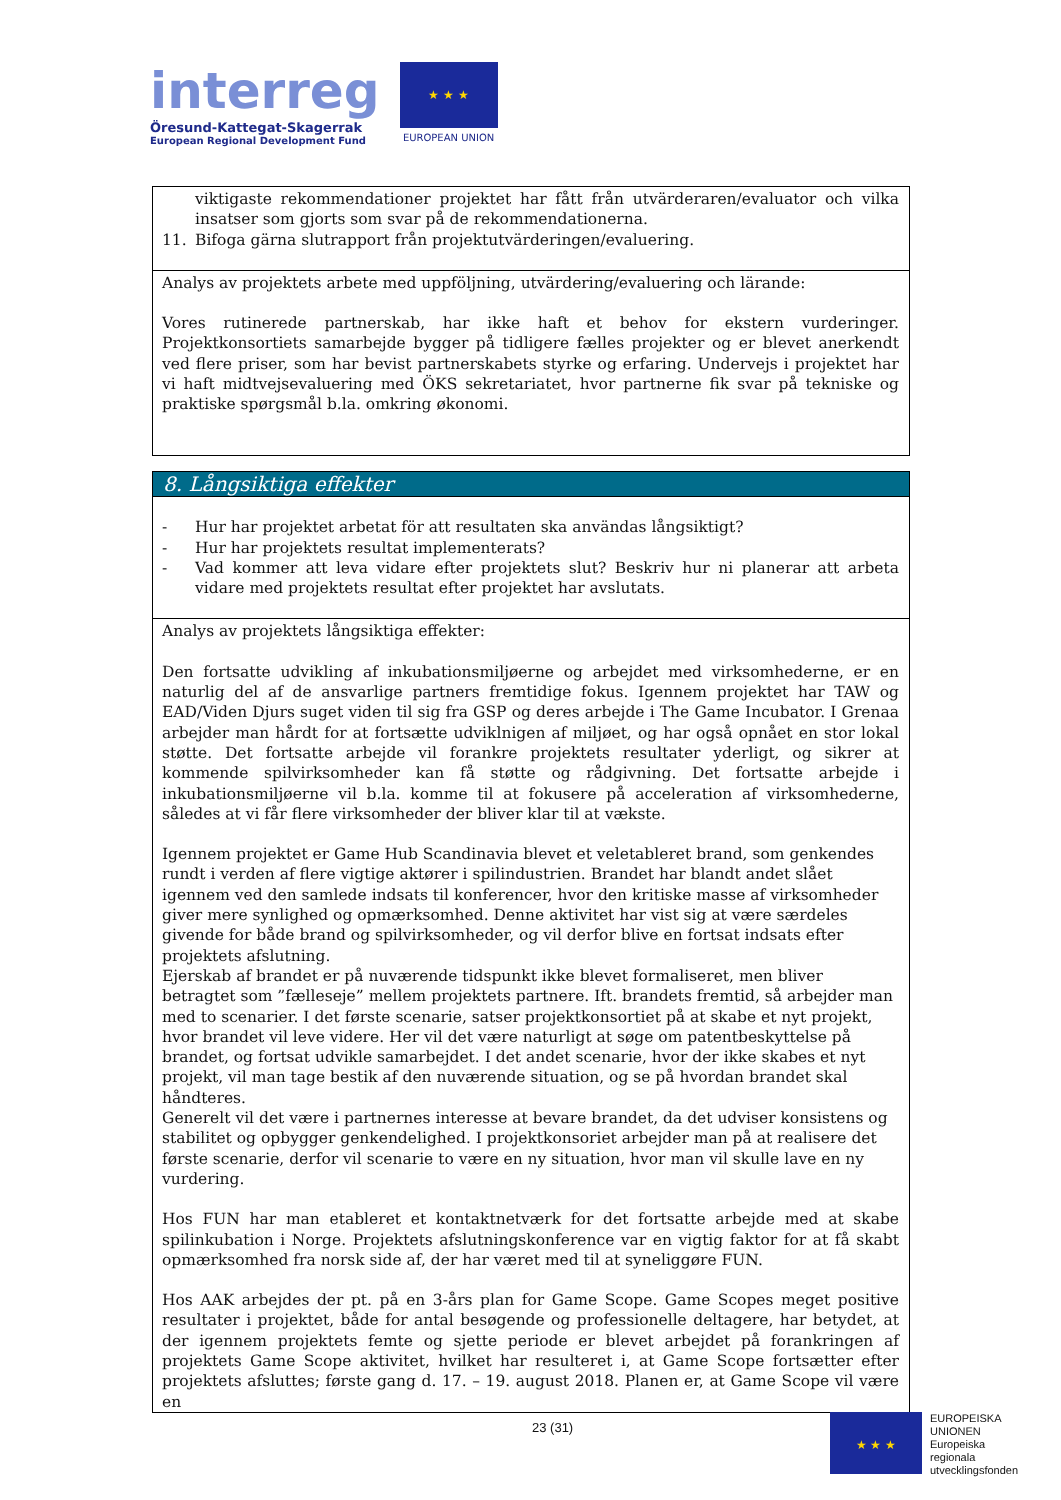interreg
Öresund-Kattegat-Skagerrak
European Regional Development Fund
★ ★ ★
EUROPEAN UNION
| viktigaste rekommendationer projektet har fått från utvärderaren/evaluator och vilka insatser som gjorts som svar på de rekommendationerna. 11. Bifoga gärna slutrapport från projektutvärderingen/evaluering. |
| Analys av projektets arbete med uppföljning, utvärdering/evaluering och lärande: Vores rutinerede partnerskab, har ikke haft et behov for ekstern vurderinger. Projektkonsortiets samarbejde bygger på tidligere fælles projekter og er blevet anerkendt ved flere priser, som har bevist partnerskabets styrke og erfaring. Undervejs i projektet har vi haft midtvejsevaluering med ÖKS sekretariatet, hvor partnerne fik svar på tekniske og praktiske spørgsmål b.la. omkring økonomi. |
| 8. Långsiktiga effekter |
| - Hur har projektet arbetat för att resultaten ska användas långsiktigt? - Hur har projektets resultat implementerats? - Vad kommer att leva vidare efter projektets slut? Beskriv hur ni planerar att arbeta vidare med projektets resultat efter projektet har avslutats. |
| Analys av projektets långsiktiga effekter: Den fortsatte udvikling af inkubationsmiljøerne og arbejdet med virksomhederne, er en naturlig del af de ansvarlige partners fremtidige fokus. Igennem projektet har TAW og EAD/Viden Djurs suget viden til sig fra GSP og deres arbejde i The Game Incubator. I Grenaa arbejder man hårdt for at fortsætte udviklnigen af miljøet, og har også opnået en stor lokal støtte. Det fortsatte arbejde vil forankre projektets resultater yderligt, og sikrer at kommende spilvirksomheder kan få støtte og rådgivning. Det fortsatte arbejde i inkubationsmiljøerne vil b.la. komme til at fokusere på acceleration af virksomhederne, således at vi får flere virksomheder der bliver klar til at vækste. Igennem projektet er Game Hub Scandinavia blevet et veletableret brand, som genkendes rundt i verden af flere vigtige aktører i spilindustrien. Brandet har blandt andet slået igennem ved den samlede indsats til konferencer, hvor den kritiske masse af virksomheder giver mere synlighed og opmærksomhed. Denne aktivitet har vist sig at være særdeles givende for både brand og spilvirksomheder, og vil derfor blive en fortsat indsats efter projektets afslutning. Ejerskab af brandet er på nuværende tidspunkt ikke blevet formaliseret, men bliver betragtet som ”fælleseje” mellem projektets partnere. Ift. brandets fremtid, så arbejder man med to scenarier. I det første scenarie, satser projektkonsortiet på at skabe et nyt projekt, hvor brandet vil leve videre. Her vil det være naturligt at søge om patentbeskyttelse på brandet, og fortsat udvikle samarbejdet. I det andet scenarie, hvor der ikke skabes et nyt projekt, vil man tage bestik af den nuværende situation, og se på hvordan brandet skal håndteres. Generelt vil det være i partnernes interesse at bevare brandet, da det udviser konsistens og stabilitet og opbygger genkendelighed. I projektkonsoriet arbejder man på at realisere det første scenarie, derfor vil scenarie to være en ny situation, hvor man vil skulle lave en ny vurdering. Hos FUN har man etableret et kontaktnetværk for det fortsatte arbejde med at skabe spilinkubation i Norge. Projektets afslutningskonference var en vigtig faktor for at få skabt opmærksomhed fra norsk side af, der har været med til at syneliggøre FUN. Hos AAK arbejdes der pt. på en 3-års plan for Game Scope. Game Scopes meget positive resultater i projektet, både for antal besøgende og professionelle deltagere, har betydet, at der igennem projektets femte og sjette periode er blevet arbejdet på forankringen af projektets Game Scope aktivitet, hvilket har resulteret i, at Game Scope fortsætter efter projektets afsluttes; første gang d. 17. – 19. august 2018. Planen er, at Game Scope vil være en |
23 (31)
★ ★ ★
EUROPEISKA
UNIONEN
Europeiska
regionala
utvecklingsfonden